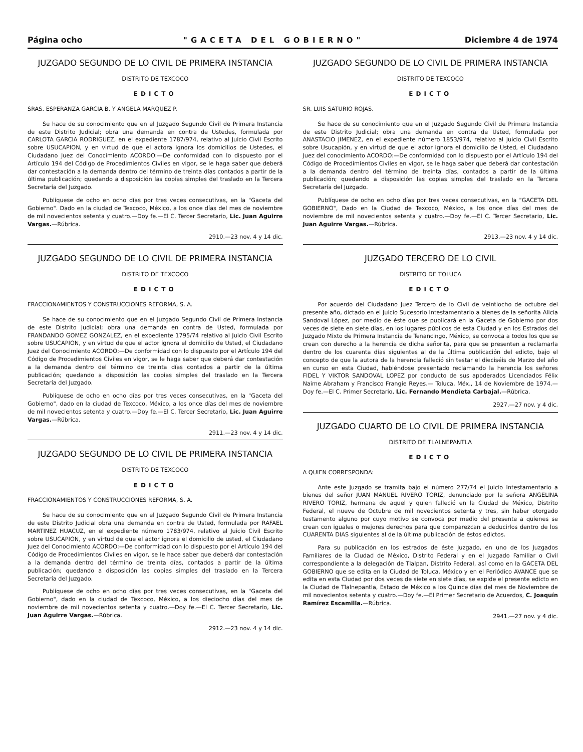Página ocho "GACETA DEL GOBIERNO" Diciembre 4 de 1974
JUZGADO SEGUNDO DE LO CIVIL DE PRIMERA INSTANCIA
DISTRITO DE TEXCOCO
EDICTO
SRAS. ESPERANZA GARCIA B. Y ANGELA MARQUEZ P.
Se hace de su conocimiento que en el Juzgado Segundo Civil de Primera Instancia de este Distrito Judicial; obra una demanda en contra de Ustedes, formulada por CARLOTA GARCIA RODRIGUEZ, en el expediente 1787/974, relativo al Juicio Civil Escrito sobre USUCAPION, y en virtud de que el actora ignora los domicilios de Ustedes, el Ciudadano Juez del Conocimiento ACORDO:—De conformidad con lo dispuesto por el Artículo 194 del Código de Procedimientos Civiles en vigor, se le haga saber que deberá dar contestación a la demanda dentro del término de treinta días contados a partir de la última publicación; quedando a disposición las copias simples del traslado en la Tercera Secretaría del Juzgado.
Publíquese de ocho en ocho días por tres veces consecutivas, en la "Gaceta del Gobierno". Dado en la ciudad de Texcoco, México, a los once días del mes de noviembre de mil novecientos setenta y cuatro.—Doy fe.—El C. Tercer Secretario, Lic. Juan Aguirre Vargas.—Rúbrica.
2910.—23 nov. 4 y 14 dic.
JUZGADO SEGUNDO DE LO CIVIL DE PRIMERA INSTANCIA
DISTRITO DE TEXCOCO
EDICTO
FRACCIONAMIENTOS Y CONSTRUCCIONES REFORMA, S. A.
Se hace de su conocimiento que en el Juzgado Segundo Civil de Primera Instancia de este Distrito Judicial; obra una demanda en contra de Usted, formulada por FRANDANDO GOMEZ GONZALEZ, en el expediente 1795/74 relativo al Juicio Civil Escrito sobre USUCAPION, y en virtud de que el actor ignora el domicilio de Usted, el Ciudadano Juez del Conocimiento ACORDO:—De conformidad con lo dispuesto por el Artículo 194 del Código de Procedimientos Civiles en vigor, se le haga saber que deberá dar contestación a la demanda dentro del término de treinta días contados a partir de la última publicación; quedando a disposición las copias simples del traslado en la Tercera Secretaría del Juzgado.
Publíquese de ocho en ocho días por tres veces consecutivas, en la "Gaceta del Gobierno", dado en la ciudad de Texcoco, México, a los once días del mes de noviembre de mil novecientos setenta y cuatro.—Doy fe.—El C. Tercer Secretario, Lic. Juan Aguirre Vargas.—Rúbrica.
2911.—23 nov. 4 y 14 dic.
JUZGADO SEGUNDO DE LO CIVIL DE PRIMERA INSTANCIA
DISTRITO DE TEXCOCO
EDICTO
FRACCIONAMIENTOS Y CONSTRUCCIONES REFORMA, S. A.
Se hace de su conocimiento que en el Juzgado Segundo Civil de Primera Instancia de este Distrito Judicial obra una demanda en contra de Usted, formulada por RAFAEL MARTINEZ HUACUZ, en el expediente número 1783/974, relativo al Juicio Civil Escrito sobre USUCAPION, y en virtud de que el actor ignora el domicilio de usted, el Ciudadano Juez del Conocimiento ACORDO:—De conformidad con lo dispuesto por el Artículo 194 del Código de Procedimientos Civiles en vigor, se le hace saber que deberá dar contestación a la demanda dentro del término de treinta días, contados a partir de la última publicación; quedando a disposición las copias simples del traslado en la Tercera Secretaría del Juzgado.
Publíquese de ocho en ocho días por tres veces consecutivas, en la "Gaceta del Gobierno", dado en la ciudad de Texcoco, México, a los dieciocho días del mes de noviembre de mil novecientos setenta y cuatro.—Doy fe.—El C. Tercer Secretario, Lic. Juan Aguirre Vargas.—Rúbrica.
2912.—23 nov. 4 y 14 dic.
JUZGADO SEGUNDO DE LO CIVIL DE PRIMERA INSTANCIA
DISTRITO DE TEXCOCO
EDICTO
SR. LUIS SATURIO ROJAS.
Se hace de su conocimiento que en el Juzgado Segundo Civil de Primera Instancia de este Distrito Judicial; obra una demanda en contra de Usted, formulada por ANASTACIO JIMENEZ, en el expediente número 1853/974, relativo al Juicio Civil Escrito sobre Usucapión, y en virtud de que el actor ignora el domicilio de Usted, el Ciudadano Juez del conocimiento ACORDO:—De conformidad con lo dispuesto por el Artículo 194 del Código de Procedimientos Civiles en vigor, se le haga saber que deberá dar contestación a la demanda dentro del término de treinta días, contados a partir de la última publicación; quedando a disposición las copias simples del traslado en la Tercera Secretaría del Juzgado.
Publíquese de ocho en ocho días por tres veces consecutivas, en la "GACETA DEL GOBIERNO", Dado en la Ciudad de Texcoco, México, a los once días del mes de noviembre de mil novecientos setenta y cuatro.—Doy fe.—El C. Tercer Secretario, Lic. Juan Aguirre Vargas.—Rúbrica.
2913.—23 nov. 4 y 14 dic.
JUZGADO TERCERO DE LO CIVIL
DISTRITO DE TOLUCA
EDICTO
Por acuerdo del Ciudadano Juez Tercero de lo Civil de veintiocho de octubre del presente año, dictado en el Juicio Sucesorio Intestamentario a bienes de la señorita Alicia Sandoval López, por medio de éste que se publicará en la Gaceta de Gobierno por dos veces de siete en siete días, en los lugares públicos de esta Ciudad y en los Estrados del Juzgado Mixto de Primera Instancia de Tenancingo, México, se convoca a todos los que se crean con derecho a la herencia de dicha señorita, para que se presenten a reclamarla dentro de los cuarenta días siguientes al de la última publicación del edicto, bajo el concepto de que la autora de la herencia falleció sin testar el dieciséis de Marzo del año en curso en esta Ciudad, habiéndose presentado reclamando la herencia los señores FIDEL Y VIKTOR SANDOVAL LOPEZ por conducto de sus apoderados Licenciados Félix Naime Abraham y Francisco Frangie Reyes.— Toluca, Méx., 14 de Noviembre de 1974.—Doy fe.—El C. Primer Secretario, Lic. Fernando Mendieta Carbajal.—Rúbrica.
2927.—27 nov. y 4 dic.
JUZGADO CUARTO DE LO CIVIL DE PRIMERA INSTANCIA
DISTRITO DE TLALNEPANTLA
EDICTO
A QUIEN CORRESPONDA:
Ante este Juzgado se tramita bajo el número 277/74 el Juicio Intestamentario a bienes del señor JUAN MANUEL RIVERO TORIZ, denunciado por la señora ANGELINA RIVERO TORIZ, hermana de aquel y quien falleció en la Ciudad de México, Distrito Federal, el nueve de Octubre de mil novecientos setenta y tres, sin haber otorgado testamento alguno por cuyo motivo se convoca por medio del presente a quienes se crean con iguales o mejores derechos para que comparezcan a deducirlos dentro de los CUARENTA DIAS siguientes al de la última publicación de éstos edictos.
Para su publicación en los estrados de éste Juzgado, en uno de los Juzgados Familiares de la Ciudad de México, Distrito Federal y en el Juzgado Familiar o Civil correspondiente a la delegación de Tlalpan, Distrito Federal, así como en la GACETA DEL GOBIERNO que se edita en la Ciudad de Toluca, México y en el Periódico AVANCE que se edita en esta Ciudad por dos veces de siete en siete días, se expide el presente edicto en la Ciudad de Tlalnepantla, Estado de México a los Quince días del mes de Noviembre de mil novecientos setenta y cuatro.—Doy fe.—El Primer Secretario de Acuerdos, C. Joaquín Ramírez Escamilla.—Rúbrica.
2941.—27 nov. y 4 dic.